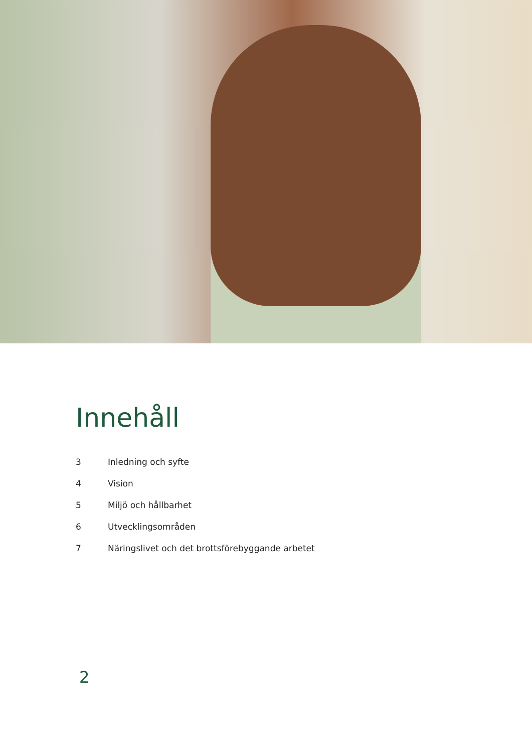Innehåll
3 Inledning och syfte
4 Vision
5 Miljö och hållbarhet
6 Utvecklingsområden
7 Näringslivet och det brottsförebyggande arbetet
2